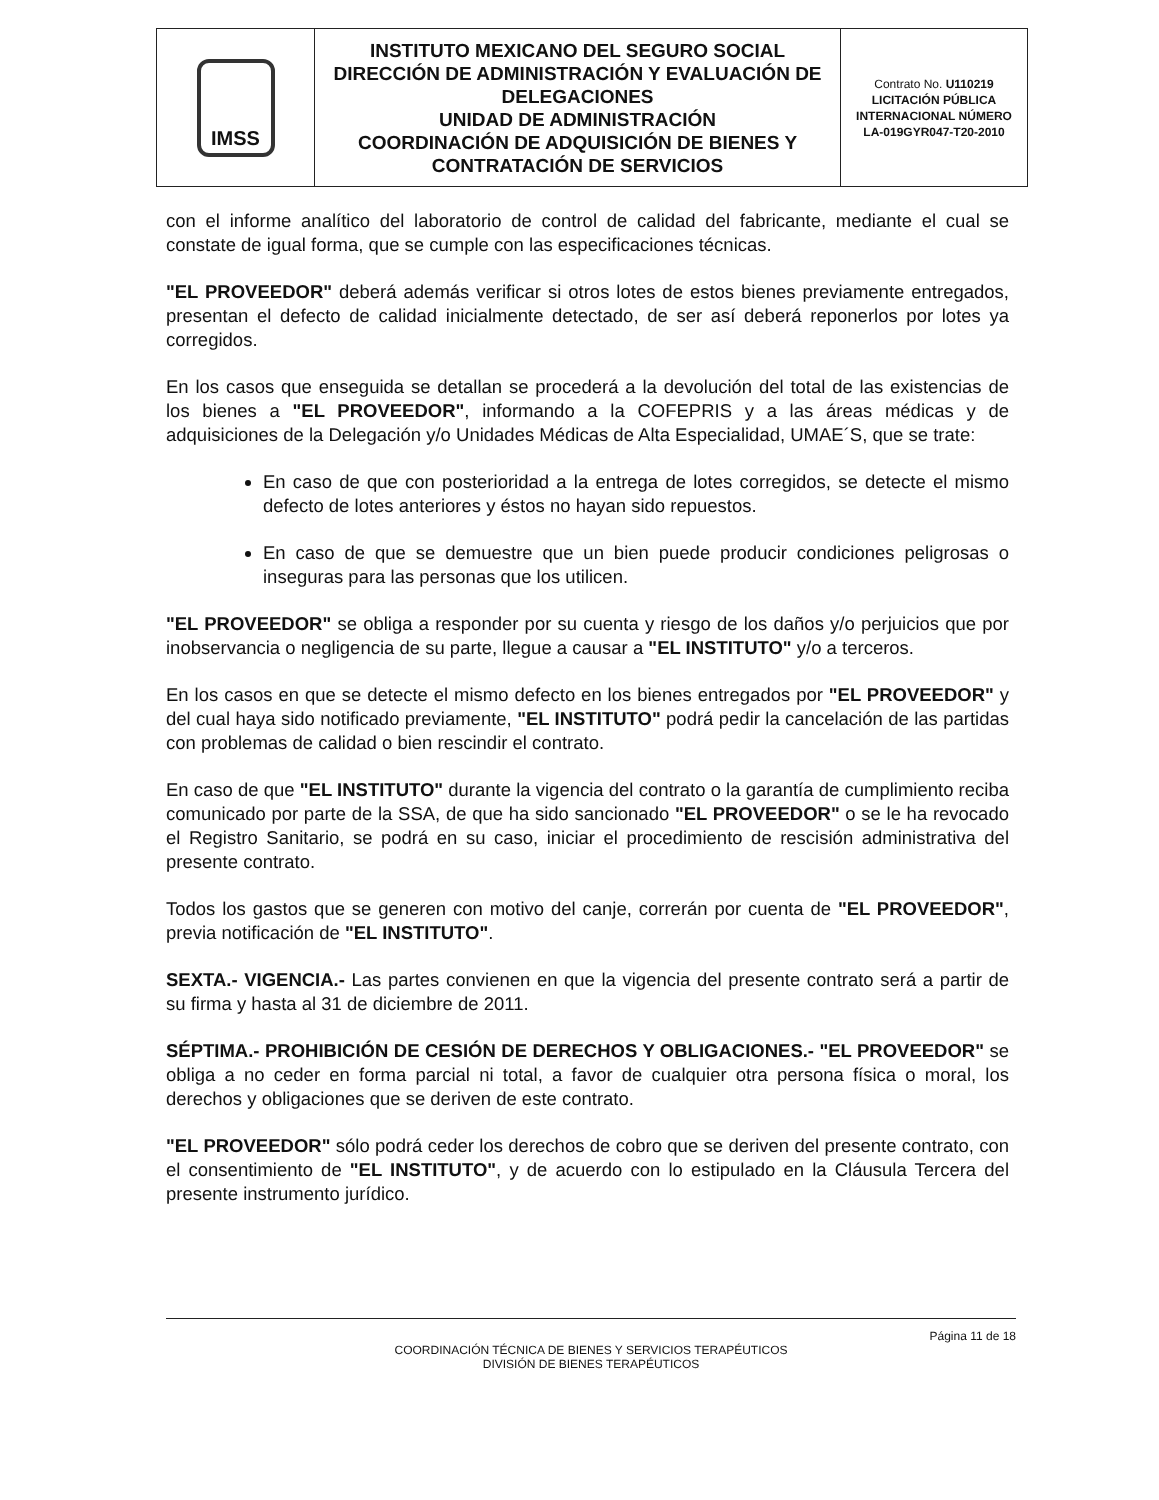| IMSS | INSTITUTO MEXICANO DEL SEGURO SOCIAL DIRECCIÓN DE ADMINISTRACIÓN Y EVALUACIÓN DE DELEGACIONES UNIDAD DE ADMINISTRACIÓN COORDINACIÓN DE ADQUISICIÓN DE BIENES Y CONTRATACIÓN DE SERVICIOS | Contrato No. U110219 LICITACIÓN PÚBLICA INTERNACIONAL NÚMERO LA-019GYR047-T20-2010 |
con el informe analítico del laboratorio de control de calidad del fabricante, mediante el cual se constate de igual forma, que se cumple con las especificaciones técnicas.
"EL PROVEEDOR" deberá además verificar si otros lotes de estos bienes previamente entregados, presentan el defecto de calidad inicialmente detectado, de ser así deberá reponerlos por lotes ya corregidos.
En los casos que enseguida se detallan se procederá a la devolución del total de las existencias de los bienes a "EL PROVEEDOR", informando a la COFEPRIS y a las áreas médicas y de adquisiciones de la Delegación y/o Unidades Médicas de Alta Especialidad, UMAE´S, que se trate:
En caso de que con posterioridad a la entrega de lotes corregidos, se detecte el mismo defecto de lotes anteriores y éstos no hayan sido repuestos.
En caso de que se demuestre que un bien puede producir condiciones peligrosas o inseguras para las personas que los utilicen.
"EL PROVEEDOR" se obliga a responder por su cuenta y riesgo de los daños y/o perjuicios que por inobservancia o negligencia de su parte, llegue a causar a "EL INSTITUTO" y/o a terceros.
En los casos en que se detecte el mismo defecto en los bienes entregados por "EL PROVEEDOR" y del cual haya sido notificado previamente, "EL INSTITUTO" podrá pedir la cancelación de las partidas con problemas de calidad o bien rescindir el contrato.
En caso de que "EL INSTITUTO" durante la vigencia del contrato o la garantía de cumplimiento reciba comunicado por parte de la SSA, de que ha sido sancionado "EL PROVEEDOR" o se le ha revocado el Registro Sanitario, se podrá en su caso, iniciar el procedimiento de rescisión administrativa del presente contrato.
Todos los gastos que se generen con motivo del canje, correrán por cuenta de "EL PROVEEDOR", previa notificación de "EL INSTITUTO".
SEXTA.- VIGENCIA.- Las partes convienen en que la vigencia del presente contrato será a partir de su firma y hasta al 31 de diciembre de 2011.
SÉPTIMA.- PROHIBICIÓN DE CESIÓN DE DERECHOS Y OBLIGACIONES.- "EL PROVEEDOR" se obliga a no ceder en forma parcial ni total, a favor de cualquier otra persona física o moral, los derechos y obligaciones que se deriven de este contrato.
"EL PROVEEDOR" sólo podrá ceder los derechos de cobro que se deriven del presente contrato, con el consentimiento de "EL INSTITUTO", y de acuerdo con lo estipulado en la Cláusula Tercera del presente instrumento jurídico.
Página 11 de 18
COORDINACIÓN TÉCNICA DE BIENES Y SERVICIOS TERAPÉUTICOS
DIVISIÓN DE BIENES TERAPÉUTICOS